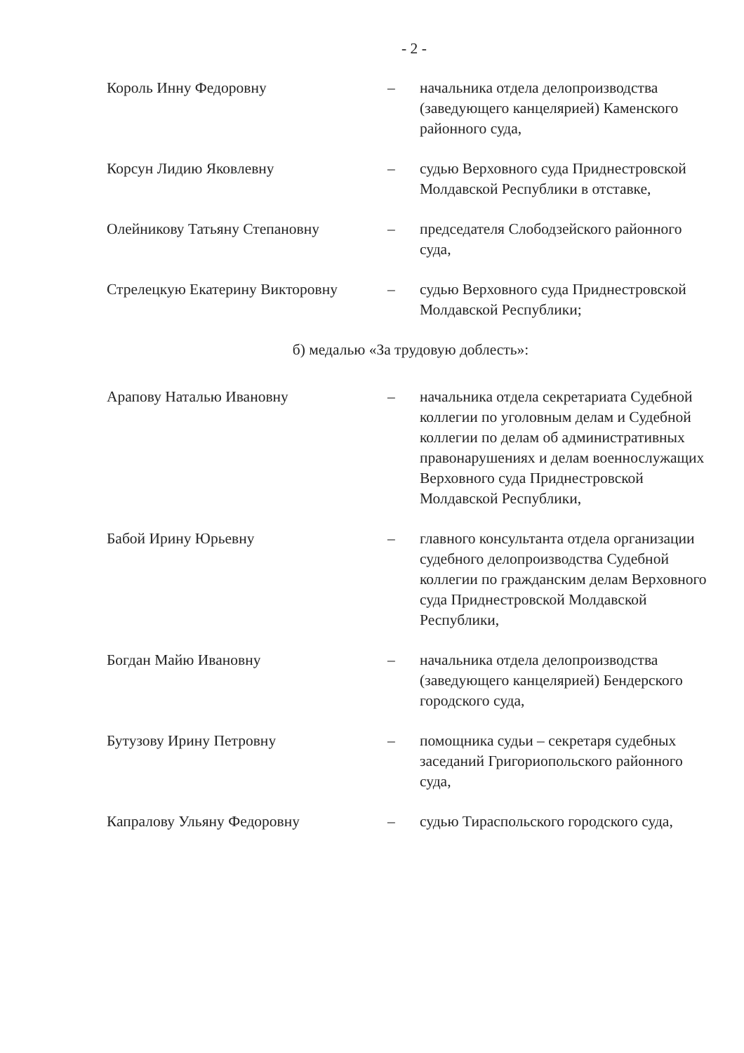- 2 -
Король Инну Федоровну – начальника отдела делопроизводства (заведующего канцелярией) Каменского районного суда,
Корсун Лидию Яковлевну – судью Верховного суда Приднестровской Молдавской Республики в отставке,
Олейникову Татьяну Степановну – председателя Слободзейского районного суда,
Стрелецкую Екатерину Викторовну – судью Верховного суда Приднестровской Молдавской Республики;
б) медалью «За трудовую доблесть»:
Арапову Наталью Ивановну – начальника отдела секретариата Судебной коллегии по уголовным делам и Судебной коллегии по делам об административных правонарушениях и делам военнослужащих Верховного суда Приднестровской Молдавской Республики,
Бабой Ирину Юрьевну – главного консультанта отдела организации судебного делопроизводства Судебной коллегии по гражданским делам Верховного суда Приднестровской Молдавской Республики,
Богдан Майю Ивановну – начальника отдела делопроизводства (заведующего канцелярией) Бендерского городского суда,
Бутузову Ирину Петровну – помощника судьи – секретаря судебных заседаний Григориопольского районного суда,
Капралову Ульяну Федоровну – судью Тираспольского городского суда,